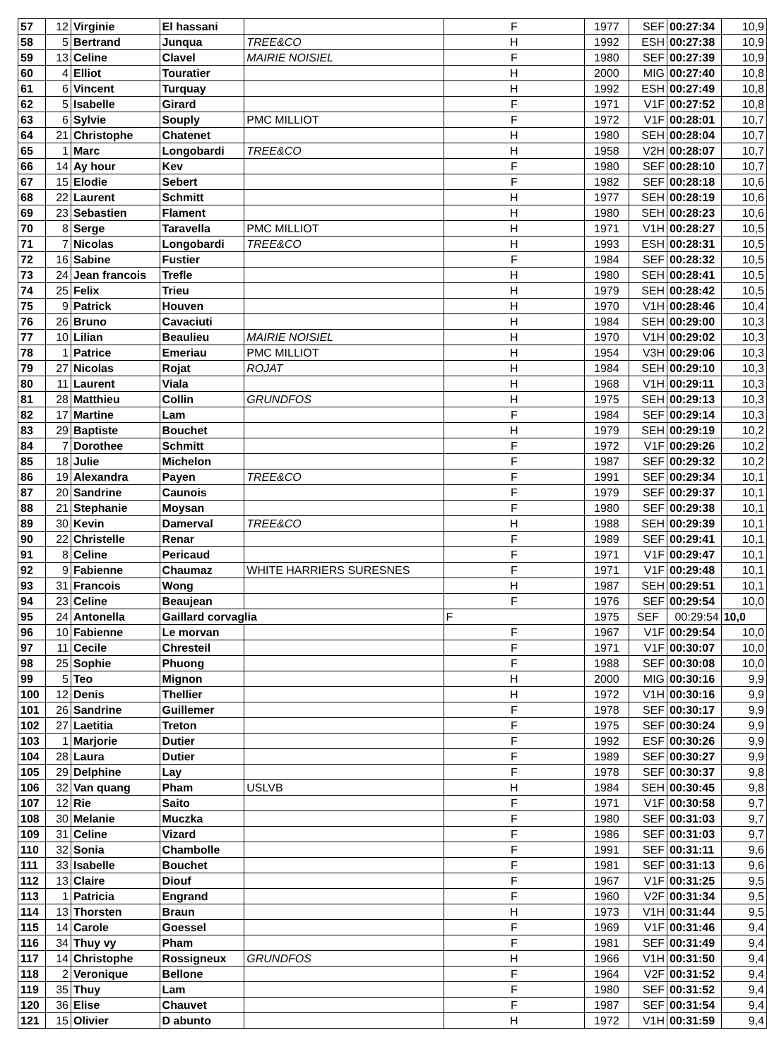| 57 | 12 | Virginie | El hassani | | F | 1977 | SEF | 00:27:34 | 10,9 |
| 58 | 5 | Bertrand | Junqua | TREE&CO | H | 1992 | ESH | 00:27:38 | 10,9 |
| 59 | 13 | Celine | Clavel | MAIRIE NOISIEL | F | 1980 | SEF | 00:27:39 | 10,9 |
| 60 | 4 | Elliot | Touratier | | H | 2000 | MIG | 00:27:40 | 10,8 |
| 61 | 6 | Vincent | Turquay | | H | 1992 | ESH | 00:27:49 | 10,8 |
| 62 | 5 | Isabelle | Girard | | F | 1971 | V1F | 00:27:52 | 10,8 |
| 63 | 6 | Sylvie | Souply | PMC MILLIOT | F | 1972 | V1F | 00:28:01 | 10,7 |
| 64 | 21 | Christophe | Chatenet | | H | 1980 | SEH | 00:28:04 | 10,7 |
| 65 | 1 | Marc | Longobardi | TREE&CO | H | 1958 | V2H | 00:28:07 | 10,7 |
| 66 | 14 | Ay hour | Kev | | F | 1980 | SEF | 00:28:10 | 10,7 |
| 67 | 15 | Elodie | Sebert | | F | 1982 | SEF | 00:28:18 | 10,6 |
| 68 | 22 | Laurent | Schmitt | | H | 1977 | SEH | 00:28:19 | 10,6 |
| 69 | 23 | Sebastien | Flament | | H | 1980 | SEH | 00:28:23 | 10,6 |
| 70 | 8 | Serge | Taravella | PMC MILLIOT | H | 1971 | V1H | 00:28:27 | 10,5 |
| 71 | 7 | Nicolas | Longobardi | TREE&CO | H | 1993 | ESH | 00:28:31 | 10,5 |
| 72 | 16 | Sabine | Fustier | | F | 1984 | SEF | 00:28:32 | 10,5 |
| 73 | 24 | Jean francois | Trefle | | H | 1980 | SEH | 00:28:41 | 10,5 |
| 74 | 25 | Felix | Trieu | | H | 1979 | SEH | 00:28:42 | 10,5 |
| 75 | 9 | Patrick | Houven | | H | 1970 | V1H | 00:28:46 | 10,4 |
| 76 | 26 | Bruno | Cavaciuti | | H | 1984 | SEH | 00:29:00 | 10,3 |
| 77 | 10 | Lilian | Beaulieu | MAIRIE NOISIEL | H | 1970 | V1H | 00:29:02 | 10,3 |
| 78 | 1 | Patrice | Emeriau | PMC MILLIOT | H | 1954 | V3H | 00:29:06 | 10,3 |
| 79 | 27 | Nicolas | Rojat | ROJAT | H | 1984 | SEH | 00:29:10 | 10,3 |
| 80 | 11 | Laurent | Viala | | H | 1968 | V1H | 00:29:11 | 10,3 |
| 81 | 28 | Matthieu | Collin | GRUNDFOS | H | 1975 | SEH | 00:29:13 | 10,3 |
| 82 | 17 | Martine | Lam | | F | 1984 | SEF | 00:29:14 | 10,3 |
| 83 | 29 | Baptiste | Bouchet | | H | 1979 | SEH | 00:29:19 | 10,2 |
| 84 | 7 | Dorothee | Schmitt | | F | 1972 | V1F | 00:29:26 | 10,2 |
| 85 | 18 | Julie | Michelon | | F | 1987 | SEF | 00:29:32 | 10,2 |
| 86 | 19 | Alexandra | Payen | TREE&CO | F | 1991 | SEF | 00:29:34 | 10,1 |
| 87 | 20 | Sandrine | Caunois | | F | 1979 | SEF | 00:29:37 | 10,1 |
| 88 | 21 | Stephanie | Moysan | | F | 1980 | SEF | 00:29:38 | 10,1 |
| 89 | 30 | Kevin | Damerval | TREE&CO | H | 1988 | SEH | 00:29:39 | 10,1 |
| 90 | 22 | Christelle | Renar | | F | 1989 | SEF | 00:29:41 | 10,1 |
| 91 | 8 | Celine | Pericaud | | F | 1971 | V1F | 00:29:47 | 10,1 |
| 92 | 9 | Fabienne | Chaumaz | WHITE HARRIERS SURESNES | F | 1971 | V1F | 00:29:48 | 10,1 |
| 93 | 31 | Francois | Wong | | H | 1987 | SEH | 00:29:51 | 10,1 |
| 94 | 23 | Celine | Beaujean | | F | 1976 | SEF | 00:29:54 | 10,0 |
| 95 | 24 | Antonella | Gaillard corvaglia | | F | 1975 | SEF | 00:29:54 | 10,0 |
| 96 | 10 | Fabienne | Le morvan | | F | 1967 | V1F | 00:29:54 | 10,0 |
| 97 | 11 | Cecile | Chresteil | | F | 1971 | V1F | 00:30:07 | 10,0 |
| 98 | 25 | Sophie | Phuong | | F | 1988 | SEF | 00:30:08 | 10,0 |
| 99 | 5 | Teo | Mignon | | H | 2000 | MIG | 00:30:16 | 9,9 |
| 100 | 12 | Denis | Thellier | | H | 1972 | V1H | 00:30:16 | 9,9 |
| 101 | 26 | Sandrine | Guillemer | | F | 1978 | SEF | 00:30:17 | 9,9 |
| 102 | 27 | Laetitia | Treton | | F | 1975 | SEF | 00:30:24 | 9,9 |
| 103 | 1 | Marjorie | Dutier | | F | 1992 | ESF | 00:30:26 | 9,9 |
| 104 | 28 | Laura | Dutier | | F | 1989 | SEF | 00:30:27 | 9,9 |
| 105 | 29 | Delphine | Lay | | F | 1978 | SEF | 00:30:37 | 9,8 |
| 106 | 32 | Van quang | Pham | USLVB | H | 1984 | SEH | 00:30:45 | 9,8 |
| 107 | 12 | Rie | Saito | | F | 1971 | V1F | 00:30:58 | 9,7 |
| 108 | 30 | Melanie | Muczka | | F | 1980 | SEF | 00:31:03 | 9,7 |
| 109 | 31 | Celine | Vizard | | F | 1986 | SEF | 00:31:03 | 9,7 |
| 110 | 32 | Sonia | Chambolle | | F | 1991 | SEF | 00:31:11 | 9,6 |
| 111 | 33 | Isabelle | Bouchet | | F | 1981 | SEF | 00:31:13 | 9,6 |
| 112 | 13 | Claire | Diouf | | F | 1967 | V1F | 00:31:25 | 9,5 |
| 113 | 1 | Patricia | Engrand | | F | 1960 | V2F | 00:31:34 | 9,5 |
| 114 | 13 | Thorsten | Braun | | H | 1973 | V1H | 00:31:44 | 9,5 |
| 115 | 14 | Carole | Goessel | | F | 1969 | V1F | 00:31:46 | 9,4 |
| 116 | 34 | Thuy vy | Pham | | F | 1981 | SEF | 00:31:49 | 9,4 |
| 117 | 14 | Christophe | Rossigneux | GRUNDFOS | H | 1966 | V1H | 00:31:50 | 9,4 |
| 118 | 2 | Veronique | Bellone | | F | 1964 | V2F | 00:31:52 | 9,4 |
| 119 | 35 | Thuy | Lam | | F | 1980 | SEF | 00:31:52 | 9,4 |
| 120 | 36 | Elise | Chauvet | | F | 1987 | SEF | 00:31:54 | 9,4 |
| 121 | 15 | Olivier | D abunto | | H | 1972 | V1H | 00:31:59 | 9,4 |